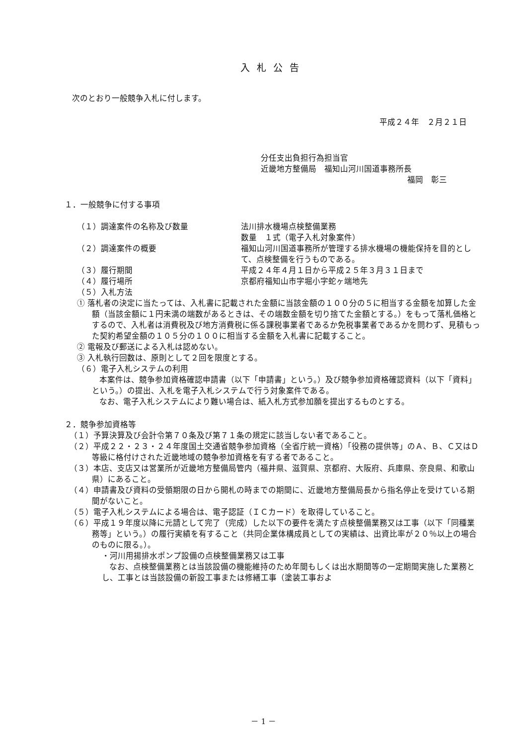入札公告
次のとおり一般競争入札に付します。
平成２４年　２月２１日
分任支出負担行為担当官
近畿地方整備局　福知山河川国道事務所長
福岡　彰三
１．一般競争に付する事項
（１）調達案件の名称及び数量 法川排水機場点検整備業務
数量　１式（電子入札対象案件）
（２）調達案件の概要 福知山河川国道事務所が管理する排水機場の機能保持を目的として、点検整備を行うものである。
（３）履行期間 平成２４年４月１日から平成２５年３月３１日まで
（４）履行場所 京都府福知山市字堀小字蛇ヶ端地先
（５）入札方法
① 落札者の決定に当たっては、入札書に記載された金額に当該金額の１００分の５に相当する金額を加算した金額（当該金額に１円未満の端数があるときは、その端数金額を切り捨てた金額とする。）をもって落札価格とするので、入札者は消費税及び地方消費税に係る課税事業者であるか免税事業者であるかを問わず、見積もった契約希望金額の１０５分の１００に相当する金額を入札書に記載すること。
② 電報及び郵送による入札は認めない。
③ 入札執行回数は、原則として２回を限度とする。
（６）電子入札システムの利用
本案件は、競争参加資格確認申請書（以下「申請書」という。）及び競争参加資格確認資料（以下「資料」という。）の提出、入札を電子入札システムで行う対象案件である。
なお、電子入札システムにより難い場合は、紙入札方式参加願を提出するものとする。
２．競争参加資格等
（１）予算決算及び会計令第７０条及び第７１条の規定に該当しない者であること。
（２）平成２２・２３・２４年度国土交通省競争参加資格（全省庁統一資格）「役務の提供等」のＡ、Ｂ、Ｃ又はＤ等級に格付けされた近畿地域の競争参加資格を有する者であること。
（３）本店、支店又は営業所が近畿地方整備局管内（福井県、滋賀県、京都府、大阪府、兵庫県、奈良県、和歌山県）にあること。
（４）申請書及び資料の受領期限の日から開札の時までの期間に、近畿地方整備局長から指名停止を受けている期間がないこと。
（５）電子入札システムによる場合は、電子認証（ＩＣカード）を取得していること。
（６）平成１９年度以降に元請として完了（完成）した以下の要件を満たす点検整備業務又は工事（以下「同種業務等」という。）の履行実績を有すること（共同企業体構成員としての実績は、出資比率が２０％以上の場合のものに限る。）。
・河川用揚排水ポンプ設備の点検整備業務又は工事
なお、点検整備業務とは当該設備の機能維持のため年間もしくは出水期間等の一定期間実施した業務とし、工事とは当該設備の新設工事または修繕工事（塗装工事およ
－ 1 －